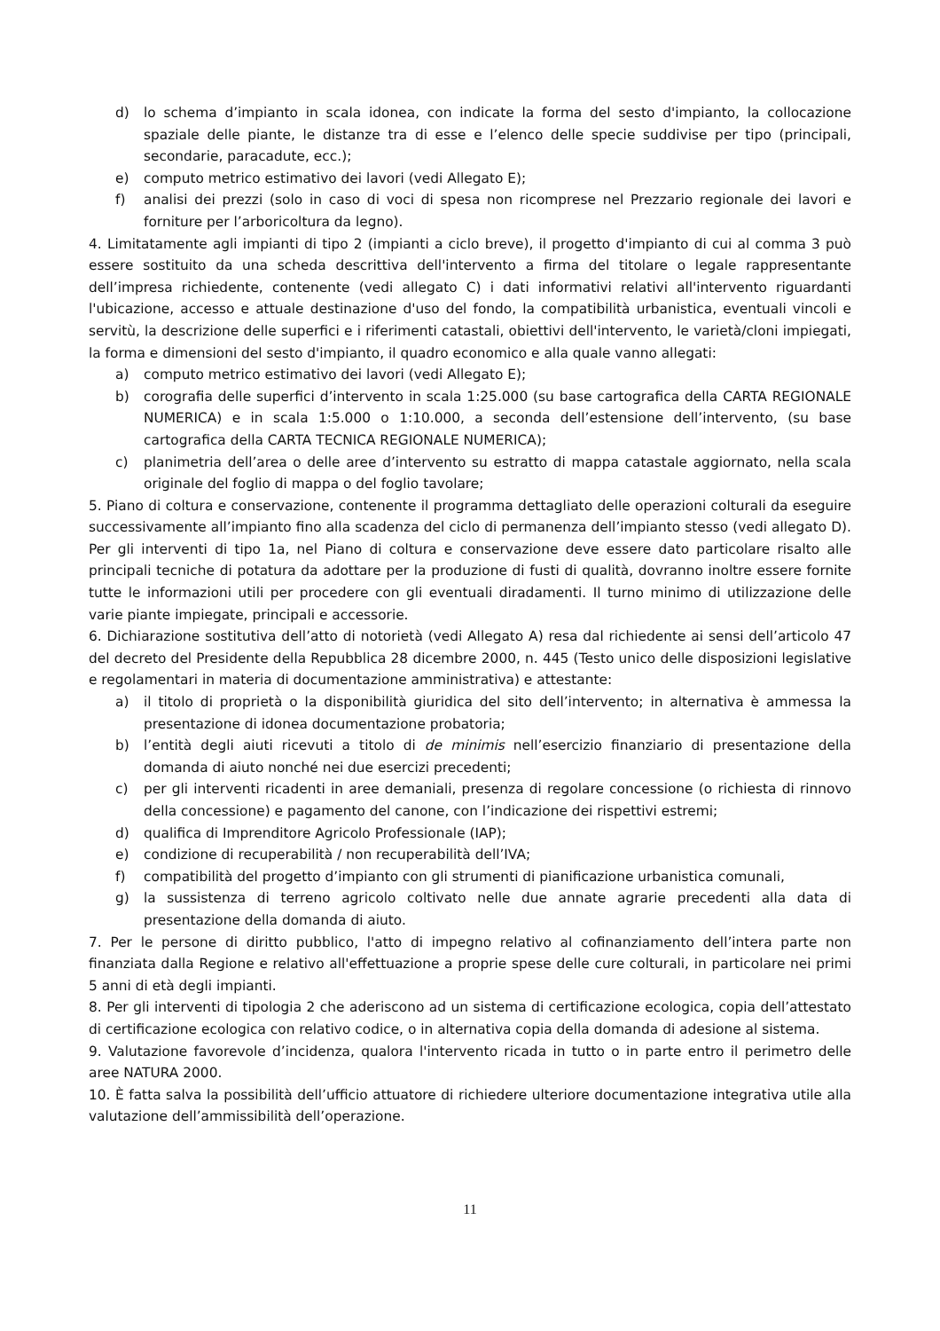d) lo schema d’impianto in scala idonea, con indicate la forma del sesto d'impianto, la collocazione spaziale delle piante, le distanze tra di esse e l’elenco delle specie suddivise per tipo (principali, secondarie, paracadute, ecc.);
e) computo metrico estimativo dei lavori (vedi Allegato E);
f) analisi dei prezzi (solo in caso di voci di spesa non ricomprese nel Prezzario regionale dei lavori e forniture per l’arboricoltura da legno).
4. Limitatamente agli impianti di tipo 2 (impianti a ciclo breve), il progetto d'impianto di cui al comma 3 può essere sostituito da una scheda descrittiva dell'intervento a firma del titolare o legale rappresentante dell’impresa richiedente, contenente (vedi allegato C) i dati informativi relativi all'intervento riguardanti l'ubicazione, accesso e attuale destinazione d'uso del fondo, la compatibilità urbanistica, eventuali vincoli e servitù, la descrizione delle superfici e i riferimenti catastali, obiettivi dell'intervento, le varietà/cloni impiegati, la forma e dimensioni del sesto d'impianto, il quadro economico e alla quale vanno allegati:
a) computo metrico estimativo dei lavori (vedi Allegato E);
b) corografia delle superfici d’intervento in scala 1:25.000 (su base cartografica della CARTA REGIONALE NUMERICA) e in scala 1:5.000 o 1:10.000, a seconda dell’estensione dell’intervento, (su base cartografica della CARTA TECNICA REGIONALE NUMERICA);
c) planimetria dell’area o delle aree d’intervento su estratto di mappa catastale aggiornato, nella scala originale del foglio di mappa o del foglio tavolare;
5. Piano di coltura e conservazione, contenente il programma dettagliato delle operazioni colturali da eseguire successivamente all’impianto fino alla scadenza del ciclo di permanenza dell’impianto stesso (vedi allegato D). Per gli interventi di tipo 1a, nel Piano di coltura e conservazione deve essere dato particolare risalto alle principali tecniche di potatura da adottare per la produzione di fusti di qualità, dovranno inoltre essere fornite tutte le informazioni utili per procedere con gli eventuali diradamenti. Il turno minimo di utilizzazione delle varie piante impiegate, principali e accessorie.
6. Dichiarazione sostitutiva dell’atto di notorietà (vedi Allegato A) resa dal richiedente ai sensi dell’articolo 47 del decreto del Presidente della Repubblica 28 dicembre 2000, n. 445 (Testo unico delle disposizioni legislative e regolamentari in materia di documentazione amministrativa) e attestante:
a) il titolo di proprietà o la disponibilità giuridica del sito dell’intervento; in alternativa è ammessa la presentazione di idonea documentazione probatoria;
b) l’entità degli aiuti ricevuti a titolo di de minimis nell’esercizio finanziario di presentazione della domanda di aiuto nonché nei due esercizi precedenti;
c) per gli interventi ricadenti in aree demaniali, presenza di regolare concessione (o richiesta di rinnovo della concessione) e pagamento del canone, con l’indicazione dei rispettivi estremi;
d) qualifica di Imprenditore Agricolo Professionale (IAP);
e) condizione di recuperabilità / non recuperabilità dell’IVA;
f) compatibilità del progetto d’impianto con gli strumenti di pianificazione urbanistica comunali,
g) la sussistenza di terreno agricolo coltivato nelle due annate agrarie precedenti alla data di presentazione della domanda di aiuto.
7. Per le persone di diritto pubblico, l'atto di impegno relativo al cofinanziamento dell’intera parte non finanziata dalla Regione e relativo all'effettuazione a proprie spese delle cure colturali, in particolare nei primi 5 anni di età degli impianti.
8. Per gli interventi di tipologia 2 che aderiscono ad un sistema di certificazione ecologica, copia dell’attestato di certificazione ecologica con relativo codice, o in alternativa copia della domanda di adesione al sistema.
9. Valutazione favorevole d’incidenza, qualora l'intervento ricada in tutto o in parte entro il perimetro delle aree NATURA 2000.
10. È fatta salva la possibilità dell’ufficio attuatore di richiedere ulteriore documentazione integrativa utile alla valutazione dell’ammissibilità dell’operazione.
11